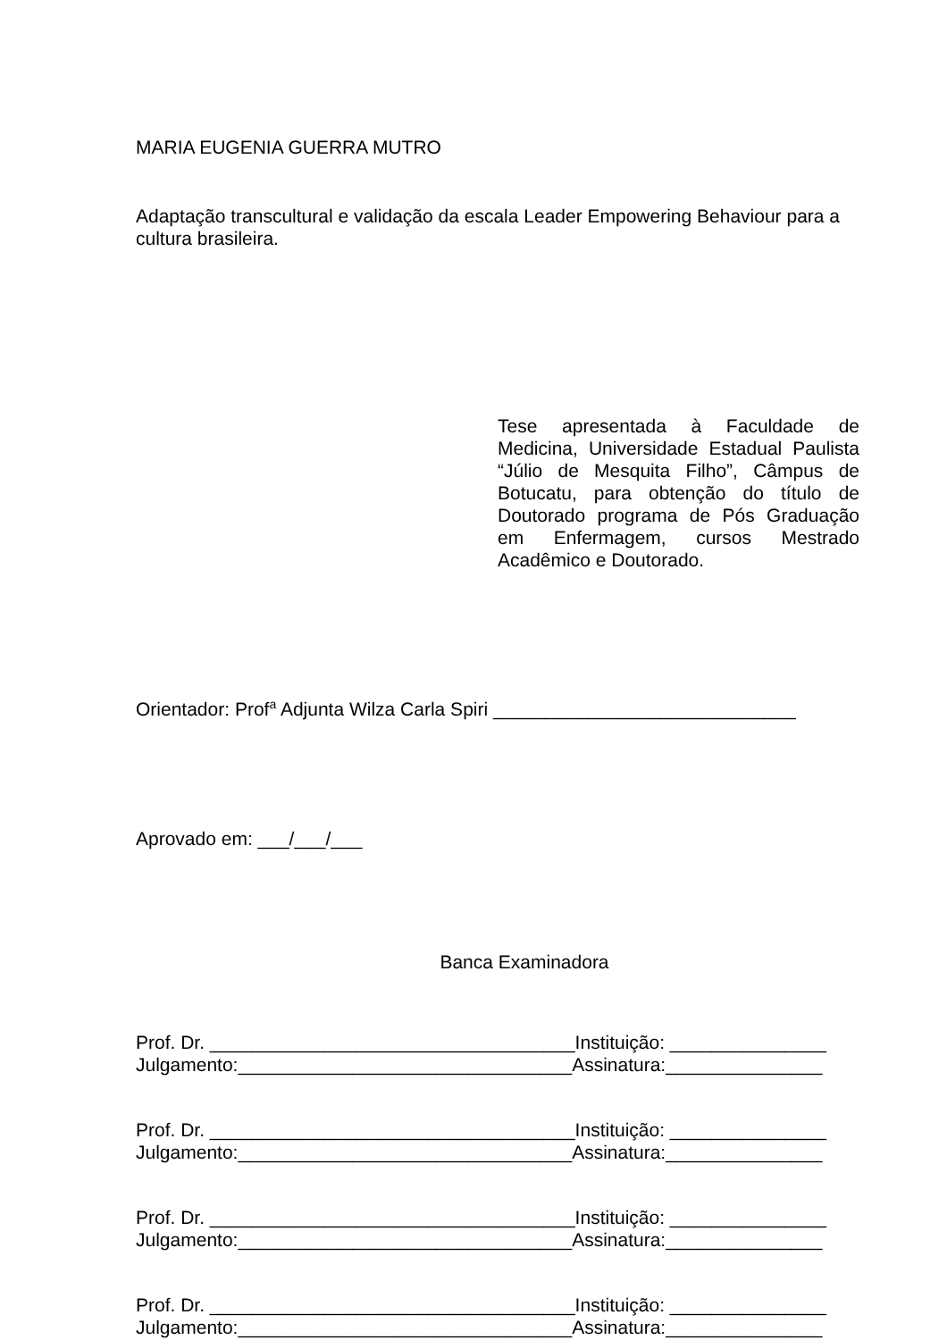MARIA EUGENIA GUERRA MUTRO
Adaptação transcultural e validação da escala Leader Empowering Behaviour para a cultura brasileira.
Tese apresentada à Faculdade de Medicina, Universidade Estadual Paulista “Júlio de Mesquita Filho”, Câmpus de Botucatu, para obtenção do título de Doutorado programa de Pós Graduação em Enfermagem, cursos Mestrado Acadêmico e Doutorado.
Orientador: Prof<sup>a</sup> Adjunta Wilza Carla Spiri _____________________________
Aprovado em: ___/___/___
Banca Examinadora
Prof. Dr. ___________________________________Instituição: _______________
Julgamento:________________________________Assinatura:_______________
Prof. Dr. ___________________________________Instituição: _______________
Julgamento:________________________________Assinatura:_______________
Prof. Dr. ___________________________________Instituição: _______________
Julgamento:________________________________Assinatura:_______________
Prof. Dr. ___________________________________Instituição: _______________
Julgamento:________________________________Assinatura:_______________